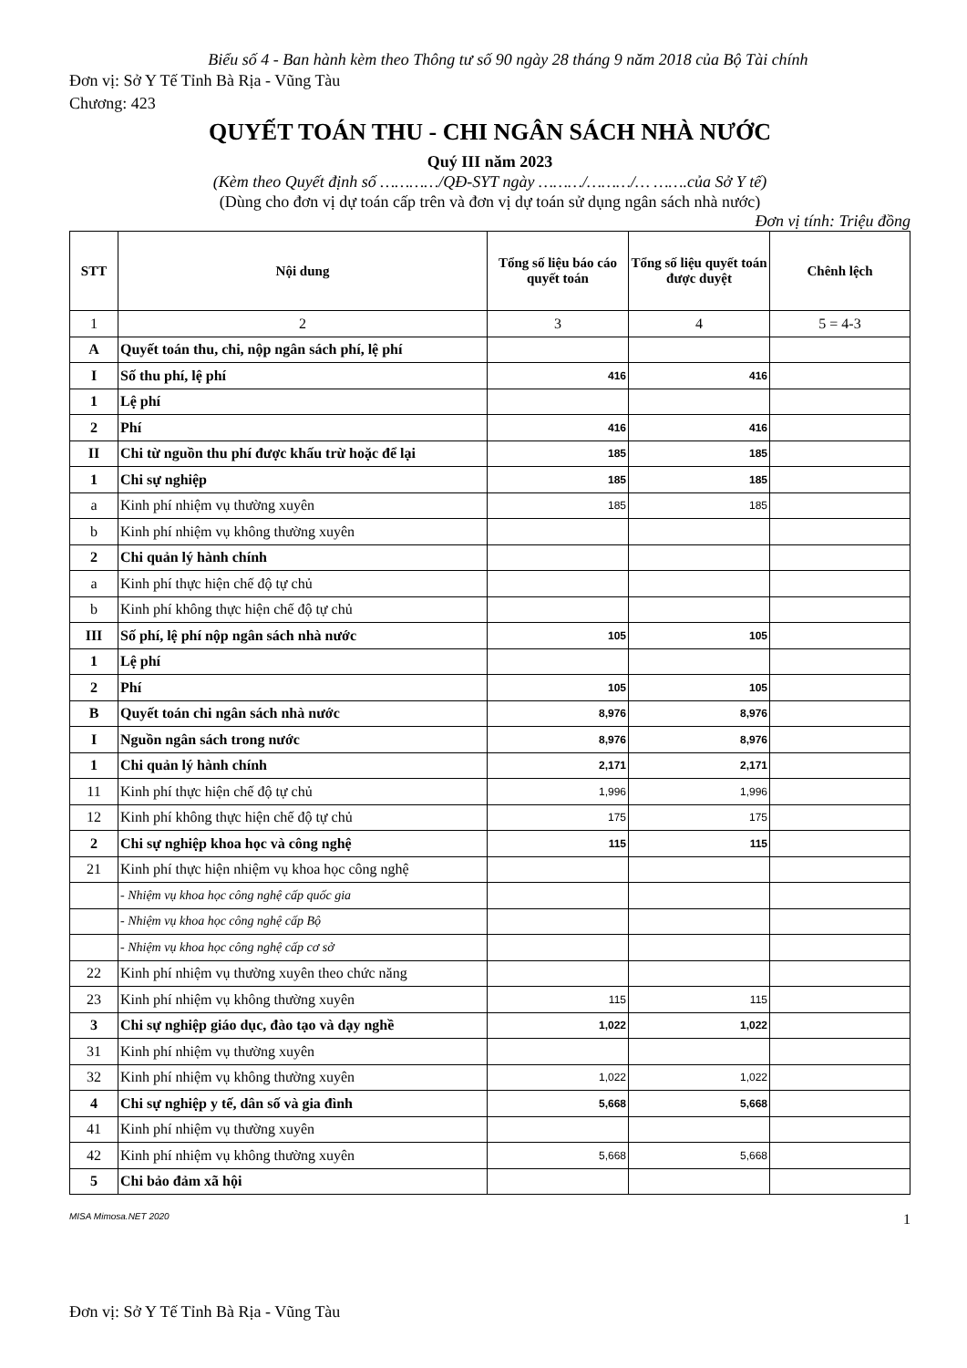Biểu số 4 - Ban hành kèm theo Thông tư số 90 ngày 28 tháng 9 năm 2018 của Bộ Tài chính
Đơn vị: Sở Y Tế Tỉnh Bà Rịa - Vũng Tàu
Chương: 423
QUYẾT TOÁN THU - CHI NGÂN SÁCH NHÀ NƯỚC
Quý III năm 2023
(Kèm theo Quyết định số …………/QĐ-SYT ngày ………/………/… …….của Sở Y tế)
(Dùng cho đơn vị dự toán cấp trên và đơn vị dự toán sử dụng ngân sách nhà nước)
Đơn vị tính: Triệu đồng
| STT | Nội dung | Tổng số liệu báo cáo quyết toán | Tổng số liệu quyết toán được duyệt | Chênh lệch |
| --- | --- | --- | --- | --- |
| 1 | 2 | 3 | 4 | 5 = 4-3 |
| A | Quyết toán thu, chi, nộp ngân sách phí, lệ phí | | | |
| I | Số thu phí, lệ phí | 416 | 416 | |
| 1 | Lệ phí | | | |
| 2 | Phí | 416 | 416 | |
| II | Chi từ nguồn thu phí được khấu trừ hoặc để lại | 185 | 185 | |
| 1 | Chi sự nghiệp | 185 | 185 | |
| a | Kinh phí nhiệm vụ thường xuyên | 185 | 185 | |
| b | Kinh phí nhiệm vụ không thường xuyên | | | |
| 2 | Chi quản lý hành chính | | | |
| a | Kinh phí thực hiện chế độ tự chủ | | | |
| b | Kinh phí không thực hiện chế độ tự chủ | | | |
| III | Số phí, lệ phí nộp ngân sách nhà nước | 105 | 105 | |
| 1 | Lệ phí | | | |
| 2 | Phí | 105 | 105 | |
| B | Quyết toán chi ngân sách nhà nước | 8,976 | 8,976 | |
| I | Nguồn ngân sách trong nước | 8,976 | 8,976 | |
| 1 | Chi quản lý hành chính | 2,171 | 2,171 | |
| 11 | Kinh phí thực hiện chế độ tự chủ | 1,996 | 1,996 | |
| 12 | Kinh phí không thực hiện chế độ tự chủ | 175 | 175 | |
| 2 | Chi sự nghiệp khoa học và công nghệ | 115 | 115 | |
| 21 | Kinh phí thực hiện nhiệm vụ khoa học công nghệ | | | |
| | - Nhiệm vụ khoa học công nghệ cấp quốc gia | | | |
| | - Nhiệm vụ khoa học công nghệ cấp Bộ | | | |
| | - Nhiệm vụ khoa học công nghệ cấp cơ sở | | | |
| 22 | Kinh phí nhiệm vụ thường xuyên theo chức năng | | | |
| 23 | Kinh phí nhiệm vụ không thường xuyên | 115 | 115 | |
| 3 | Chi sự nghiệp giáo dục, đào tạo và dạy nghề | 1,022 | 1,022 | |
| 31 | Kinh phí nhiệm vụ thường xuyên | | | |
| 32 | Kinh phí nhiệm vụ không thường xuyên | 1,022 | 1,022 | |
| 4 | Chi sự nghiệp y tế, dân số và gia đình | 5,668 | 5,668 | |
| 41 | Kinh phí nhiệm vụ thường xuyên | | | |
| 42 | Kinh phí nhiệm vụ không thường xuyên | 5,668 | 5,668 | |
| 5 | Chi bảo đảm xã hội | | | |
MISA Mimosa.NET 2020 1
Đơn vị: Sở Y Tế Tỉnh Bà Rịa - Vũng Tàu